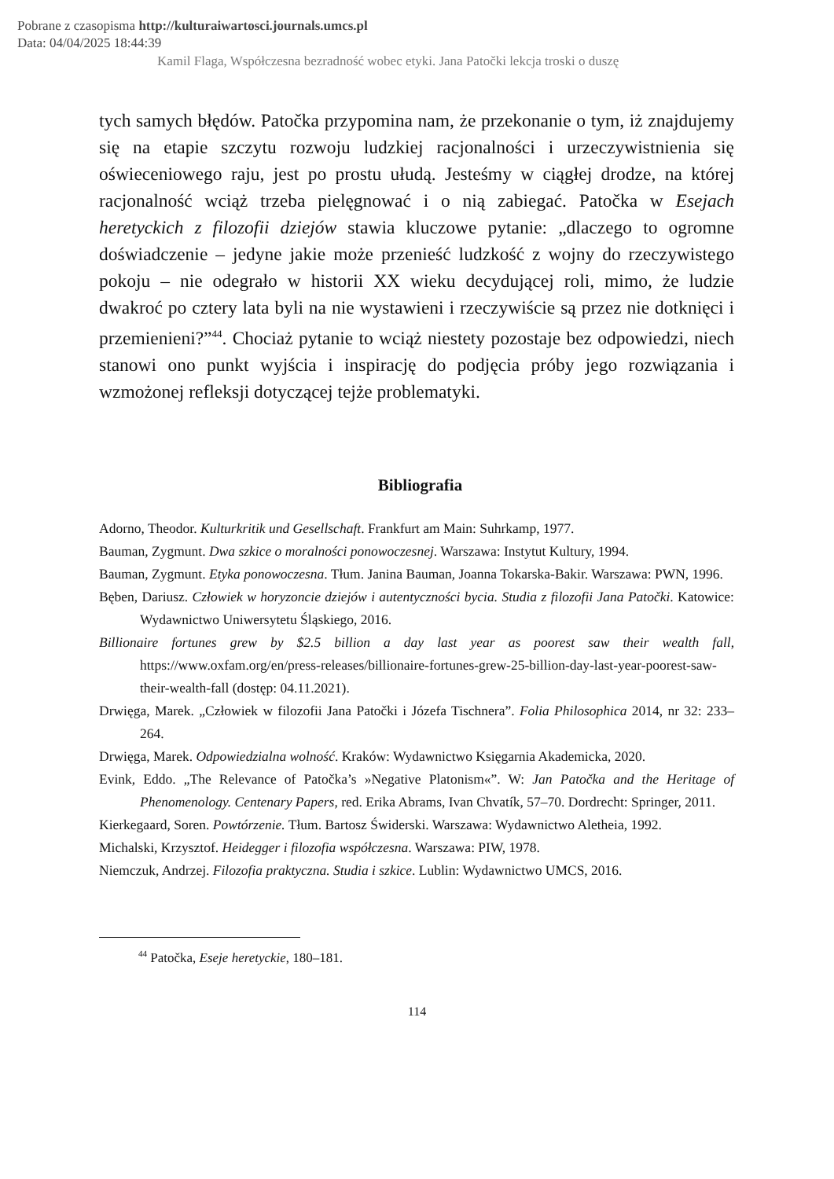Pobrane z czasopisma http://kulturaiwartosci.journals.umcs.pl
Data: 04/04/2025 18:44:39
Kamil Flaga, Współczesna bezradność wobec etyki. Jana Patočki lekcja troski o duszę
tych samych błędów. Patočka przypomina nam, że przekonanie o tym, iż znajdujemy się na etapie szczytu rozwoju ludzkiej racjonalności i urzeczywistnienia się oświeceniowego raju, jest po prostu ułudą. Jesteśmy w ciągłej drodze, na której racjonalność wciąż trzeba pielęgnować i o nią zabiegać. Patočka w Esejach heretyckich z filozofii dziejów stawia kluczowe pytanie: „dlaczego to ogromne doświadczenie – jedyne jakie może przenieść ludzkość z wojny do rzeczywistego pokoju – nie odegrało w historii XX wieku decydującej roli, mimo, że ludzie dwakroć po cztery lata byli na nie wystawieni i rzeczywiście są przez nie dotknięci i przemienieni?”<sup>44</sup>. Chociaż pytanie to wciąż niestety pozostaje bez odpowiedzi, niech stanowi ono punkt wyjścia i inspirację do podjęcia próby jego rozwiązania i wzmożonej refleksji dotyczącej tejże problematyki.
Bibliografia
Adorno, Theodor. Kulturkritik und Gesellschaft. Frankfurt am Main: Suhrkamp, 1977.
Bauman, Zygmunt. Dwa szkice o moralności ponowoczesnej. Warszawa: Instytut Kultury, 1994.
Bauman, Zygmunt. Etyka ponowoczesna. Tłum. Janina Bauman, Joanna Tokarska-Bakir. Warszawa: PWN, 1996.
Bęben, Dariusz. Człowiek w horyzoncie dziejów i autentyczności bycia. Studia z filozofii Jana Patočki. Katowice: Wydawnictwo Uniwersytetu Śląskiego, 2016.
Billionaire fortunes grew by $2.5 billion a day last year as poorest saw their wealth fall, https://www.oxfam.org/en/press-releases/billionaire-fortunes-grew-25-billion-day-last-year-poorest-saw-their-wealth-fall (dostęp: 04.11.2021).
Drwięga, Marek. „Człowiek w filozofii Jana Patočki i Józefa Tischnera”. Folia Philosophica 2014, nr 32: 233–264.
Drwięga, Marek. Odpowiedzialna wolność. Kraków: Wydawnictwo Księgarnia Akademicka, 2020.
Evink, Eddo. „The Relevance of Patočka’s »Negative Platonism«”. W: Jan Patočka and the Heritage of Phenomenology. Centenary Papers, red. Erika Abrams, Ivan Chvatík, 57–70. Dordrecht: Springer, 2011.
Kierkegaard, Soren. Powtórzenie. Tłum. Bartosz Świderski. Warszawa: Wydawnictwo Aletheia, 1992.
Michalski, Krzysztof. Heidegger i filozofia współczesna. Warszawa: PIW, 1978.
Niemczuk, Andrzej. Filozofia praktyczna. Studia i szkice. Lublin: Wydawnictwo UMCS, 2016.
<sup>44</sup> Patočka, Eseje heretyckie, 180–181.
114